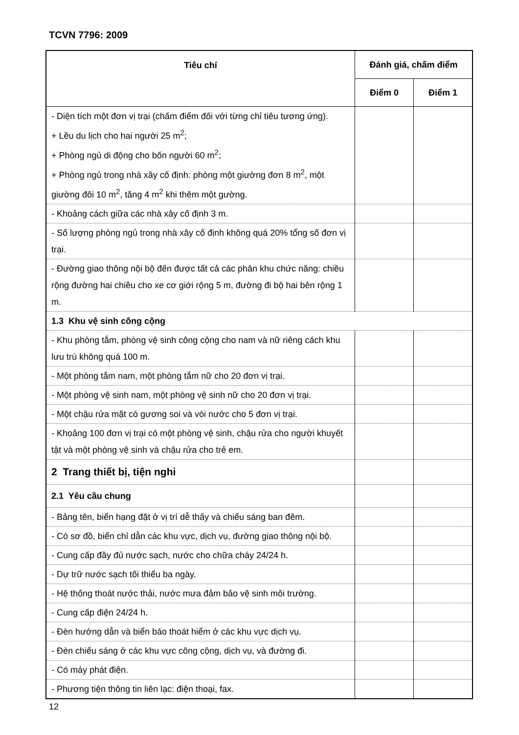TCVN 7796: 2009
| Tiêu chí | Đánh giá, chấm điểm | |
| --- | --- | --- |
| | Điểm 0 | Điểm 1 |
| - Diện tích một đơn vị trại (chấm điểm đối với từng chỉ tiêu tương ứng). + Lều du lịch cho hai người 25 m<sup>2</sup>; + Phòng ngủ di động cho bốn người 60 m<sup>2</sup>; + Phòng ngủ trong nhà xây cố định: phòng một giường đơn 8 m<sup>2</sup>, một giường đôi 10 m<sup>2</sup>, tăng 4 m<sup>2</sup> khi thêm một gường. | | |
| - Khoảng cách giữa các nhà xây cố định 3 m. | | |
| - Số lượng phòng ngủ trong nhà xây cố định không quá 20% tổng số đơn vị trại. | | |
| - Đường giao thông nội bộ đến được tất cả các phân khu chức năng: chiều rộng đường hai chiều cho xe cơ giới rộng 5 m, đường đi bộ hai bên rộng 1 m. | | |
| 1.3 Khu vệ sinh công cộng | | |
| - Khu phòng tắm, phòng vệ sinh công cộng cho nam và nữ riêng cách khu lưu trú không quá 100 m. | | |
| - Một phòng tắm nam, một phòng tắm nữ cho 20 đơn vị trại. | | |
| - Một phòng vệ sinh nam, một phòng vệ sinh nữ cho 20 đơn vị trại. | | |
| - Một chậu rửa mặt có gương soi và vòi nước cho 5 đơn vị trại. | | |
| - Khoảng 100 đơn vị trại có một phòng vệ sinh, chậu rửa cho người khuyết tật và một phòng vệ sinh và chậu rửa cho trẻ em. | | |
| 2 Trang thiết bị, tiện nghi | | |
| 2.1 Yêu cầu chung | | |
| - Bảng tên, biển hạng đặt ở vị trí dễ thấy và chiếu sáng ban đêm. | | |
| - Có sơ đồ, biển chỉ dẫn các khu vực, dịch vụ, đường giao thông nội bộ. | | |
| - Cung cấp đầy đủ nước sạch, nước cho chữa cháy 24/24 h. | | |
| - Dự trữ nước sạch tối thiểu ba ngày. | | |
| - Hệ thống thoát nước thải, nước mưa đảm bảo vệ sinh môi trường. | | |
| - Cung cấp điện 24/24 h. | | |
| - Đèn hướng dẫn và biển báo thoát hiểm ở các khu vực dịch vụ. | | |
| - Đèn chiếu sáng ở các khu vực công cộng, dịch vụ, và đường đi. | | |
| - Có máy phát điện. | | |
| - Phương tiện thông tin liên lạc: điện thoại, fax. | | |
12